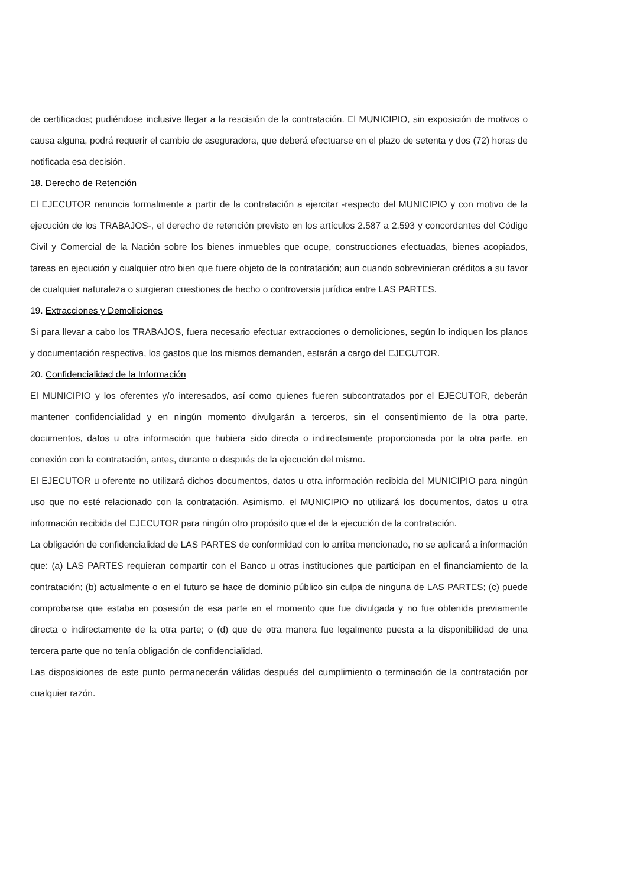de certificados; pudiéndose inclusive llegar a la rescisión de la contratación. El MUNICIPIO, sin exposición de motivos o causa alguna, podrá requerir el cambio de aseguradora, que deberá efectuarse en el plazo de setenta y dos (72) horas de notificada esa decisión.
18. Derecho de Retención
El EJECUTOR renuncia formalmente a partir de la contratación a ejercitar -respecto del MUNICIPIO y con motivo de la ejecución de los TRABAJOS-, el derecho de retención previsto en los artículos 2.587 a 2.593 y concordantes del Código Civil y Comercial de la Nación sobre los bienes inmuebles que ocupe, construcciones efectuadas, bienes acopiados, tareas en ejecución y cualquier otro bien que fuere objeto de la contratación; aun cuando sobrevinieran créditos a su favor de cualquier naturaleza o surgieran cuestiones de hecho o controversia jurídica entre LAS PARTES.
19. Extracciones y Demoliciones
Si para llevar a cabo los TRABAJOS, fuera necesario efectuar extracciones o demoliciones, según lo indiquen los planos y documentación respectiva, los gastos que los mismos demanden, estarán a cargo del EJECUTOR.
20. Confidencialidad de la Información
El MUNICIPIO y los oferentes y/o interesados, así como quienes fueren subcontratados por el EJECUTOR, deberán mantener confidencialidad y en ningún momento divulgarán a terceros, sin el consentimiento de la otra parte, documentos, datos u otra información que hubiera sido directa o indirectamente proporcionada por la otra parte, en conexión con la contratación, antes, durante o después de la ejecución del mismo.
El EJECUTOR u oferente no utilizará dichos documentos, datos u otra información recibida del MUNICIPIO para ningún uso que no esté relacionado con la contratación. Asimismo, el MUNICIPIO no utilizará los documentos, datos u otra información recibida del EJECUTOR para ningún otro propósito que el de la ejecución de la contratación.
La obligación de confidencialidad de LAS PARTES de conformidad con lo arriba mencionado, no se aplicará a información que: (a) LAS PARTES requieran compartir con el Banco u otras instituciones que participan en el financiamiento de la contratación; (b) actualmente o en el futuro se hace de dominio público sin culpa de ninguna de LAS PARTES; (c) puede comprobarse que estaba en posesión de esa parte en el momento que fue divulgada y no fue obtenida previamente directa o indirectamente de la otra parte; o (d) que de otra manera fue legalmente puesta a la disponibilidad de una tercera parte que no tenía obligación de confidencialidad.
Las disposiciones de este punto permanecerán válidas después del cumplimiento o terminación de la contratación por cualquier razón.